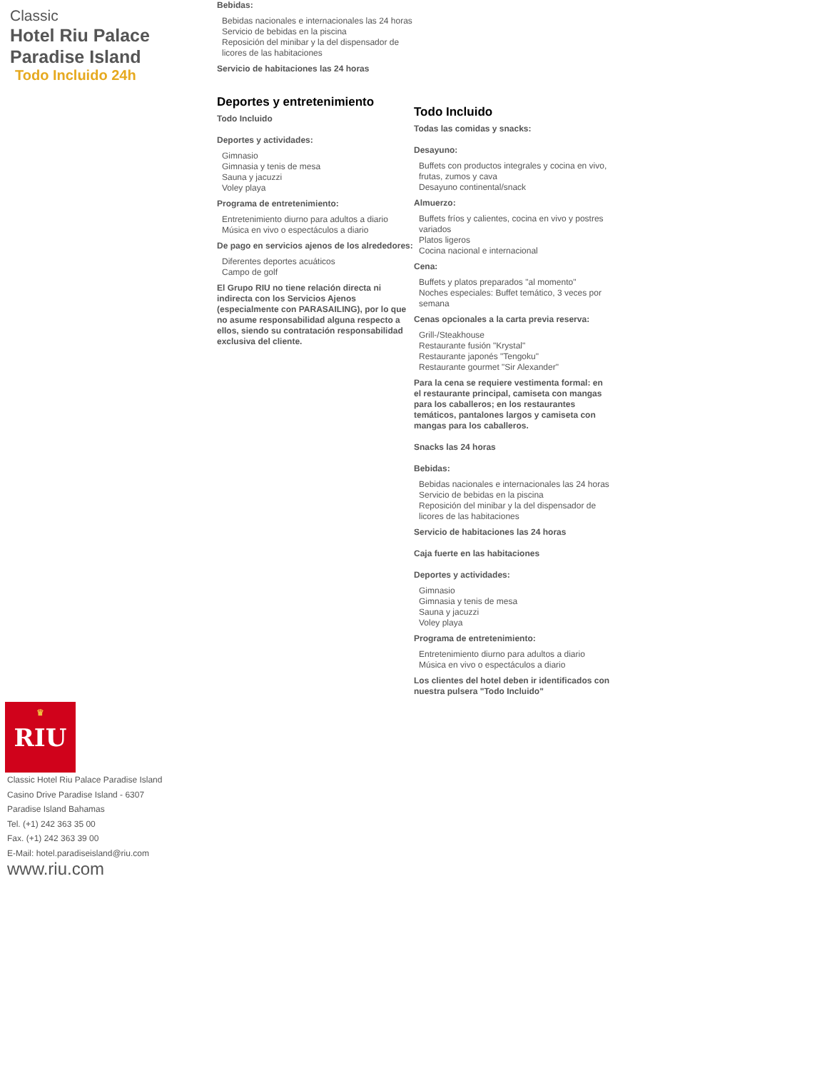Classic
Hotel Riu Palace Paradise Island
Todo Incluido 24h
Bebidas:
Bebidas nacionales e internacionales las 24 horas
Servicio de bebidas en la piscina
Reposición del minibar y la del dispensador de licores de las habitaciones
Servicio de habitaciones las 24 horas
Deportes y entretenimiento
Todo Incluido
Deportes y actividades:
Gimnasio
Gimnasia y tenis de mesa
Sauna y jacuzzi
Voley playa
Programa de entretenimiento:
Entretenimiento diurno para adultos a diario
Música en vivo o espectáculos a diario
De pago en servicios ajenos de los alrededores:
Diferentes deportes acuáticos
Campo de golf
El Grupo RIU no tiene relación directa ni indirecta con los Servicios Ajenos (especialmente con PARASAILING), por lo que no asume responsabilidad alguna respecto a ellos, siendo su contratación responsabilidad exclusiva del cliente.
Todo Incluido
Todas las comidas y snacks:
Desayuno:
Buffets con productos integrales y cocina en vivo, frutas, zumos y cava
Desayuno continental/snack
Almuerzo:
Buffets fríos y calientes, cocina en vivo y postres variados
Platos ligeros
Cocina nacional e internacional
Cena:
Buffets y platos preparados "al momento"
Noches especiales: Buffet temático, 3 veces por semana
Cenas opcionales a la carta previa reserva:
Grill-/Steakhouse
Restaurante fusión "Krystal"
Restaurante japonés "Tengoku"
Restaurante gourmet "Sir Alexander"
Para la cena se requiere vestimenta formal: en el restaurante principal, camiseta con mangas para los caballeros; en los restaurantes temáticos, pantalones largos y camiseta con mangas para los caballeros.
Snacks las 24 horas
Bebidas:
Bebidas nacionales e internacionales las 24 horas
Servicio de bebidas en la piscina
Reposición del minibar y la del dispensador de licores de las habitaciones
Servicio de habitaciones las 24 horas
Caja fuerte en las habitaciones
Deportes y actividades:
Gimnasio
Gimnasia y tenis de mesa
Sauna y jacuzzi
Voley playa
Programa de entretenimiento:
Entretenimiento diurno para adultos a diario
Música en vivo o espectáculos a diario
Los clientes del hotel deben ir identificados con nuestra pulsera "Todo Incluido"
♛
RIU
Classic Hotel Riu Palace Paradise Island
Casino Drive Paradise Island - 6307
Paradise Island Bahamas
Tel. (+1) 242 363 35 00
Fax. (+1) 242 363 39 00
E-Mail: hotel.paradiseisland@riu.com
www.riu.com